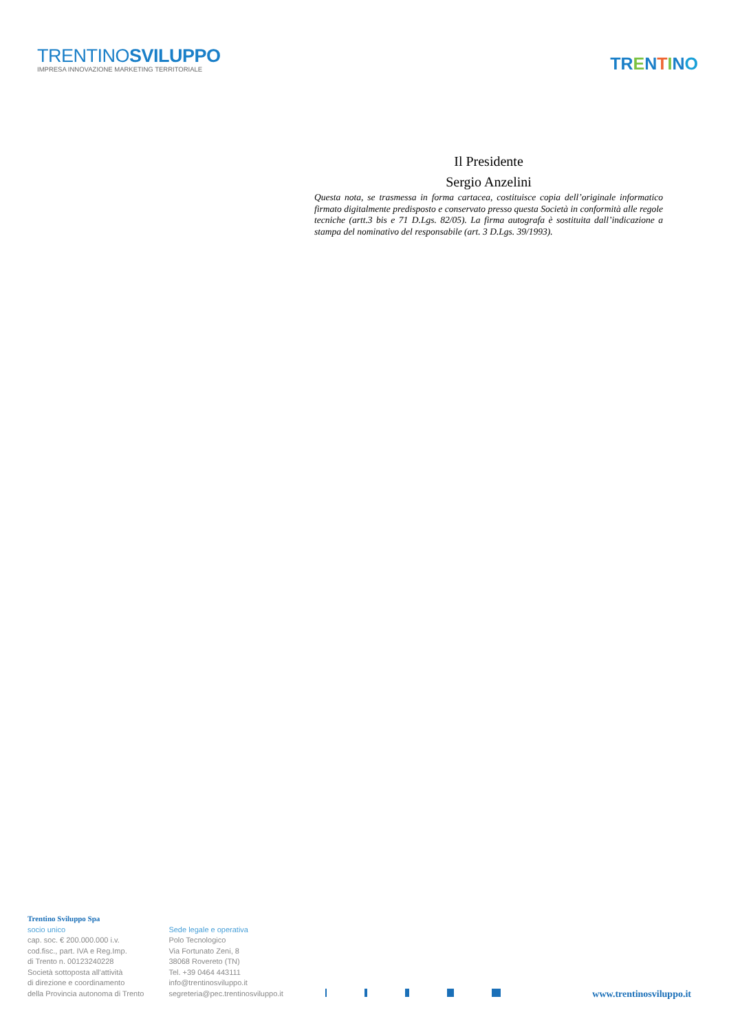TRENTINOSVILUPPO
IMPRESA INNOVAZIONE MARKETING TERRITORIALE
TR ENTINO
Il Presidente
Sergio Anzelini
Questa nota, se trasmessa in forma cartacea, costituisce copia dell’originale informatico firmato digitalmente predisposto e conservato presso questa Società in conformità alle regole tecniche (artt.3 bis e 71 D.Lgs. 82/05). La firma autografa è sostituita dall’indicazione a stampa del nominativo del responsabile (art. 3 D.Lgs. 39/1993).
Trentino Sviluppo Spa
socio unico
cap. soc. € 200.000.000 i.v.
cod.fisc., part. IVA e Reg.Imp.
di Trento n. 00123240228
Società sottoposta all'attività
di direzione e coordinamento
della Provincia autonoma di Trento
Sede legale e operativa
Polo Tecnologico
Via Fortunato Zeni, 8
38068 Rovereto (TN)
Tel. +39 0464 443111
info@trentinosviluppo.it
segreteria@pec.trentinosviluppo.it
www.trentinosviluppo.it